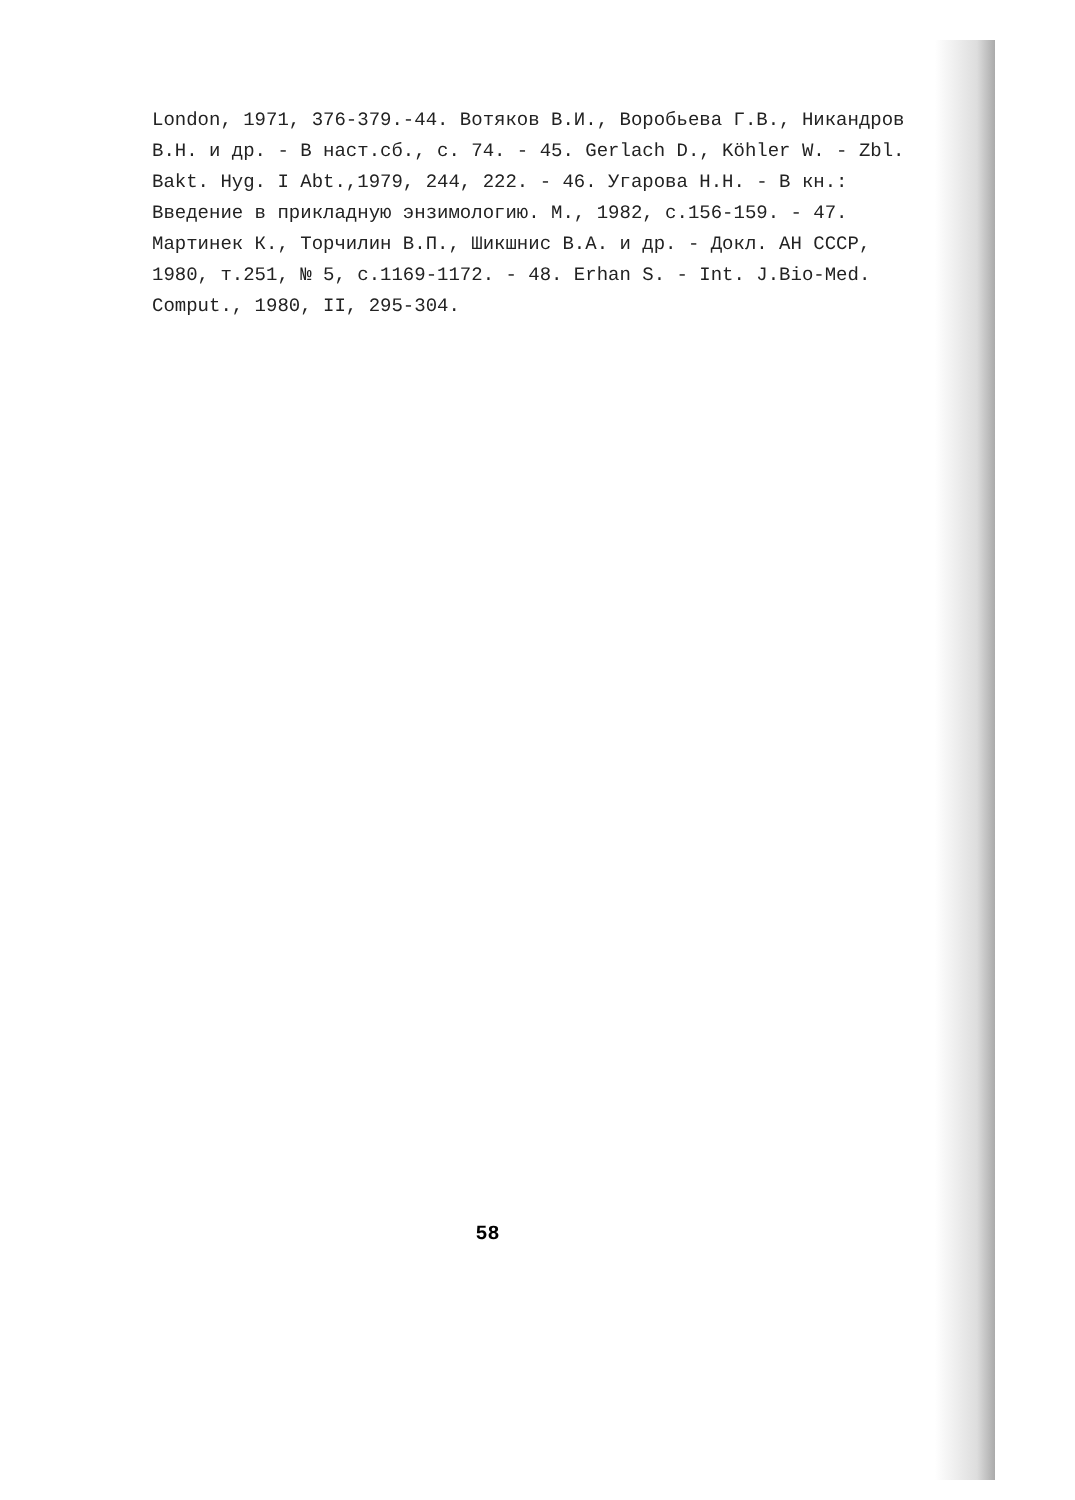London, 1971, 376-379.-44. Вотяков В.И., Воробьева Г.В., Никандров В.Н. и др. - В наст.сб., с. 74. - 45. Gerlach D., Köhler W. - Zbl. Bakt. Hyg. I Abt.,1979, 244, 222. - 46. Угарова Н.Н. - В кн.: Введение в прикладную энзимологию. М., 1982, с.156-159. - 47. Мартинек К., Торчилин В.П., Шикшнис В.А. и др. - Докл. АН СССР, 1980, т.251, № 5, с.1169-1172. - 48. Erhan S. - Int. J.Bio-Med. Comput., 1980, II, 295-304.
58